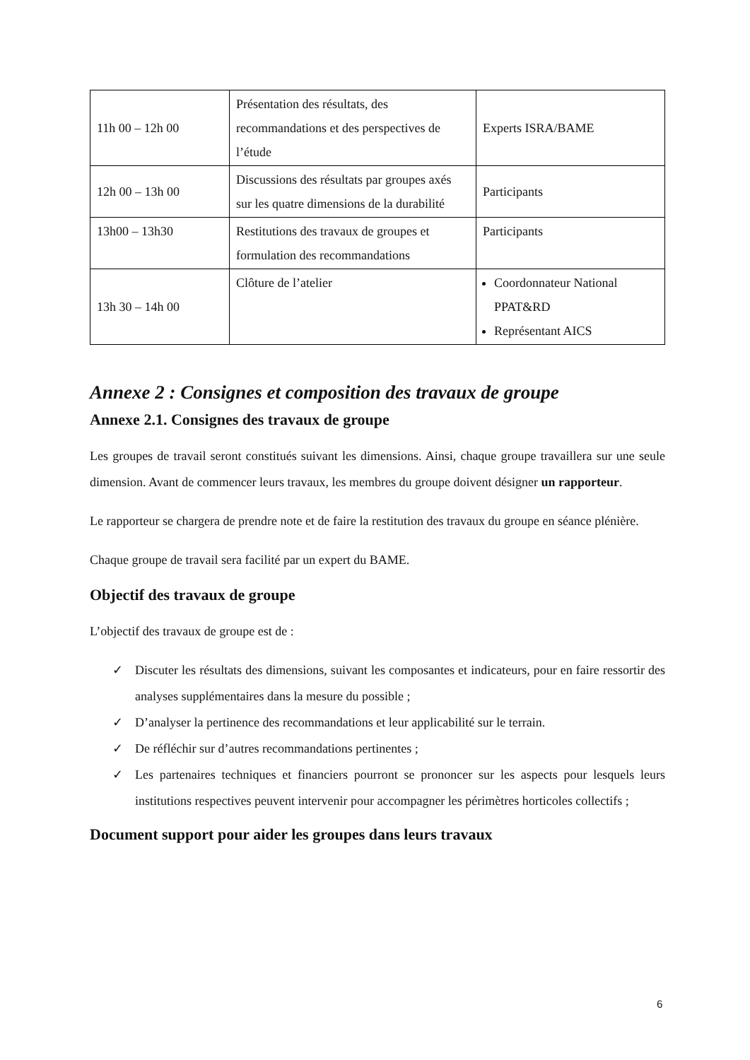| 11h 00 – 12h 00 | Présentation des résultats, des recommandations et des perspectives de l’étude | Experts ISRA/BAME |
| 12h 00 – 13h 00 | Discussions des résultats par groupes axés sur les quatre dimensions de la durabilité | Participants |
| 13h00 – 13h30 | Restitutions des travaux de groupes et formulation des recommandations | Participants |
| 13h 30 – 14h 00 | Clôture de l’atelier | Coordonnateur National PPAT&RD Représentant AICS |
Annexe 2 : Consignes et composition des travaux de groupe
Annexe 2.1. Consignes des travaux de groupe
Les groupes de travail seront constitués suivant les dimensions. Ainsi, chaque groupe travaillera sur une seule dimension. Avant de commencer leurs travaux, les membres du groupe doivent désigner un rapporteur.
Le rapporteur se chargera de prendre note et de faire la restitution des travaux du groupe en séance plénière.
Chaque groupe de travail sera facilité par un expert du BAME.
Objectif des travaux de groupe
L’objectif des travaux de groupe est de :
✓ Discuter les résultats des dimensions, suivant les composantes et indicateurs, pour en faire ressortir des analyses supplémentaires dans la mesure du possible ;
✓ D’analyser la pertinence des recommandations et leur applicabilité sur le terrain.
✓ De réfléchir sur d’autres recommandations pertinentes ;
✓ Les partenaires techniques et financiers pourront se prononcer sur les aspects pour lesquels leurs institutions respectives peuvent intervenir pour accompagner les périmètres horticoles collectifs ;
Document support pour aider les groupes dans leurs travaux
6